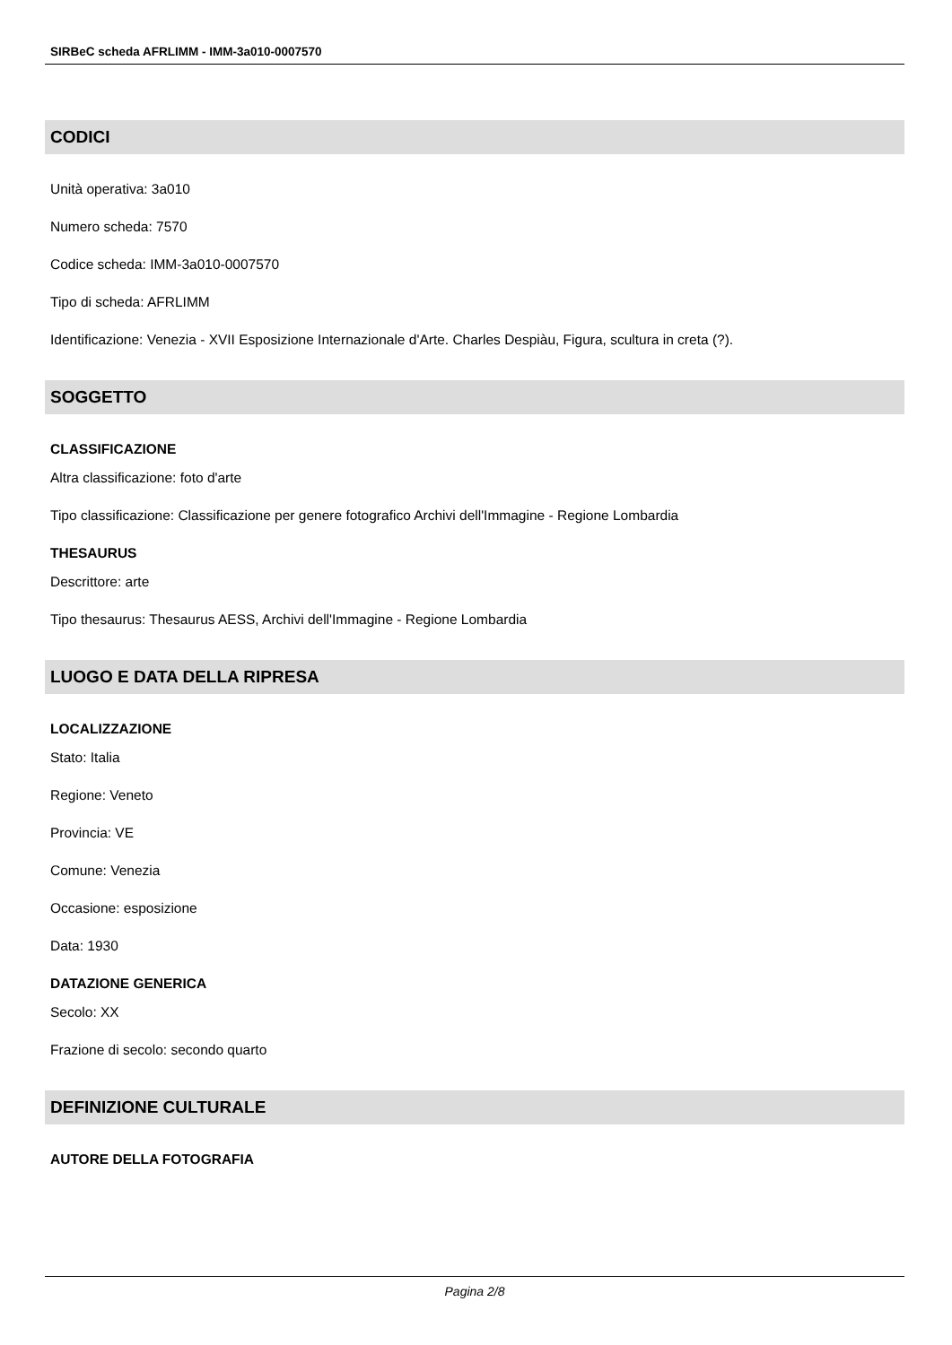SIRBeC scheda AFRLIMM - IMM-3a010-0007570
CODICI
Unità operativa: 3a010
Numero scheda: 7570
Codice scheda: IMM-3a010-0007570
Tipo di scheda: AFRLIMM
Identificazione: Venezia - XVII Esposizione Internazionale d'Arte. Charles Despiàu, Figura, scultura in creta (?).
SOGGETTO
CLASSIFICAZIONE
Altra classificazione: foto d'arte
Tipo classificazione: Classificazione per genere fotografico Archivi dell'Immagine - Regione Lombardia
THESAURUS
Descrittore: arte
Tipo thesaurus: Thesaurus AESS, Archivi dell'Immagine - Regione Lombardia
LUOGO E DATA DELLA RIPRESA
LOCALIZZAZIONE
Stato: Italia
Regione: Veneto
Provincia: VE
Comune: Venezia
Occasione: esposizione
Data: 1930
DATAZIONE GENERICA
Secolo: XX
Frazione di secolo: secondo quarto
DEFINIZIONE CULTURALE
AUTORE DELLA FOTOGRAFIA
Pagina 2/8